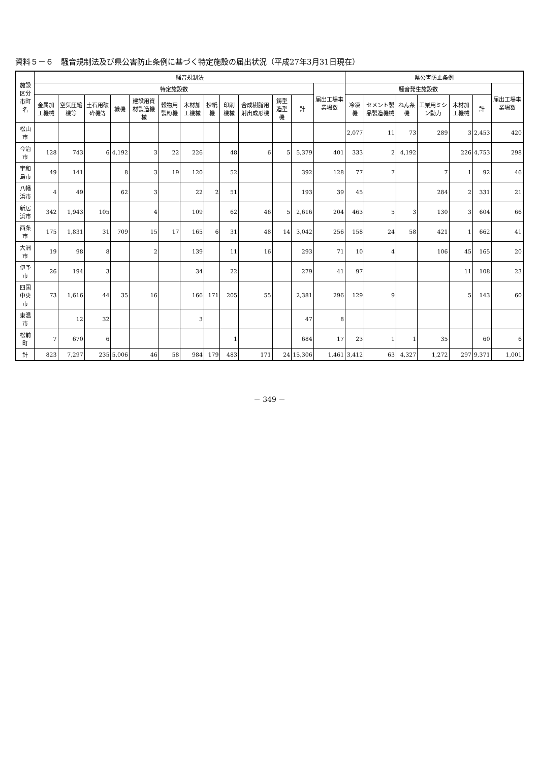資料５－６　騒音規制法及び県公害防止条例に基づく特定施設の届出状況（平成27年3月31日現在）
| 施設区分 市町名 | 騒音規制法 | | | | | | | | | | | | | 県公害防止条例 | | | | | | |
| --- | --- | --- | --- | --- | --- | --- | --- | --- | --- | --- | --- | --- | --- | --- | --- | --- | --- | --- | --- | --- |
| | 特定施設数 | | | | | | | | | | | | 届出工場事業場数 | 騒音発生施設数 | | | | | | 届出工場事業場数 |
| | 金属加工機械 | 空気圧縮機等 | 土石用破砕機等 | 織機 | 建設用資材製造機械 | 穀物用製粉機 | 木材加工機械 | 抄紙機 | 印刷機械 | 合成樹脂用射出成形機 | 鋳型造型機 | 計 | | 冷凍機 | セメント製品製造機械 | ねん糸機 | 工業用ミシン動力 | 木材加工機械 | 計 | |
| 松山市 | | | | | | | | | | | | | | 2,077 | 11 | 73 | 289 | 3 | 2,453 | 420 |
| 今治市 | 128 | 743 | 6 | 4,192 | 3 | 22 | 226 | | 48 | 6 | 5 | 5,379 | 401 | 333 | 2 | 4,192 | | 226 | 4,753 | 298 |
| 宇和島市 | 49 | 141 | | 8 | 3 | 19 | 120 | | 52 | | | 392 | 128 | 77 | 7 | | 7 | 1 | 92 | 46 |
| 八幡浜市 | 4 | 49 | | 62 | 3 | | 22 | 2 | 51 | | | 193 | 39 | 45 | | | 284 | 2 | 331 | 21 |
| 新居浜市 | 342 | 1,943 | 105 | | 4 | | 109 | | 62 | 46 | 5 | 2,616 | 204 | 463 | 5 | 3 | 130 | 3 | 604 | 66 |
| 西条市 | 175 | 1,831 | 31 | 709 | 15 | 17 | 165 | 6 | 31 | 48 | 14 | 3,042 | 256 | 158 | 24 | 58 | 421 | 1 | 662 | 41 |
| 大洲市 | 19 | 98 | 8 | | 2 | | 139 | | 11 | 16 | | 293 | 71 | 10 | 4 | | 106 | 45 | 165 | 20 |
| 伊予市 | 26 | 194 | 3 | | | | 34 | | 22 | | | 279 | 41 | 97 | | | | 11 | 108 | 23 |
| 四国中央市 | 73 | 1,616 | 44 | 35 | 16 | | 166 | 171 | 205 | 55 | | 2,381 | 296 | 129 | 9 | | | 5 | 143 | 60 |
| 東温市 | | 12 | 32 | | | | 3 | | | | | 47 | 8 | | | | | | | |
| 松前町 | 7 | 670 | 6 | | | | | | 1 | | | 684 | 17 | 23 | 1 | 1 | 35 | | 60 | 6 |
| 計 | 823 | 7,297 | 235 | 5,006 | 46 | 58 | 984 | 179 | 483 | 171 | 24 | 15,306 | 1,461 | 3,412 | 63 | 4,327 | 1,272 | 297 | 9,371 | 1,001 |
－ 349 －